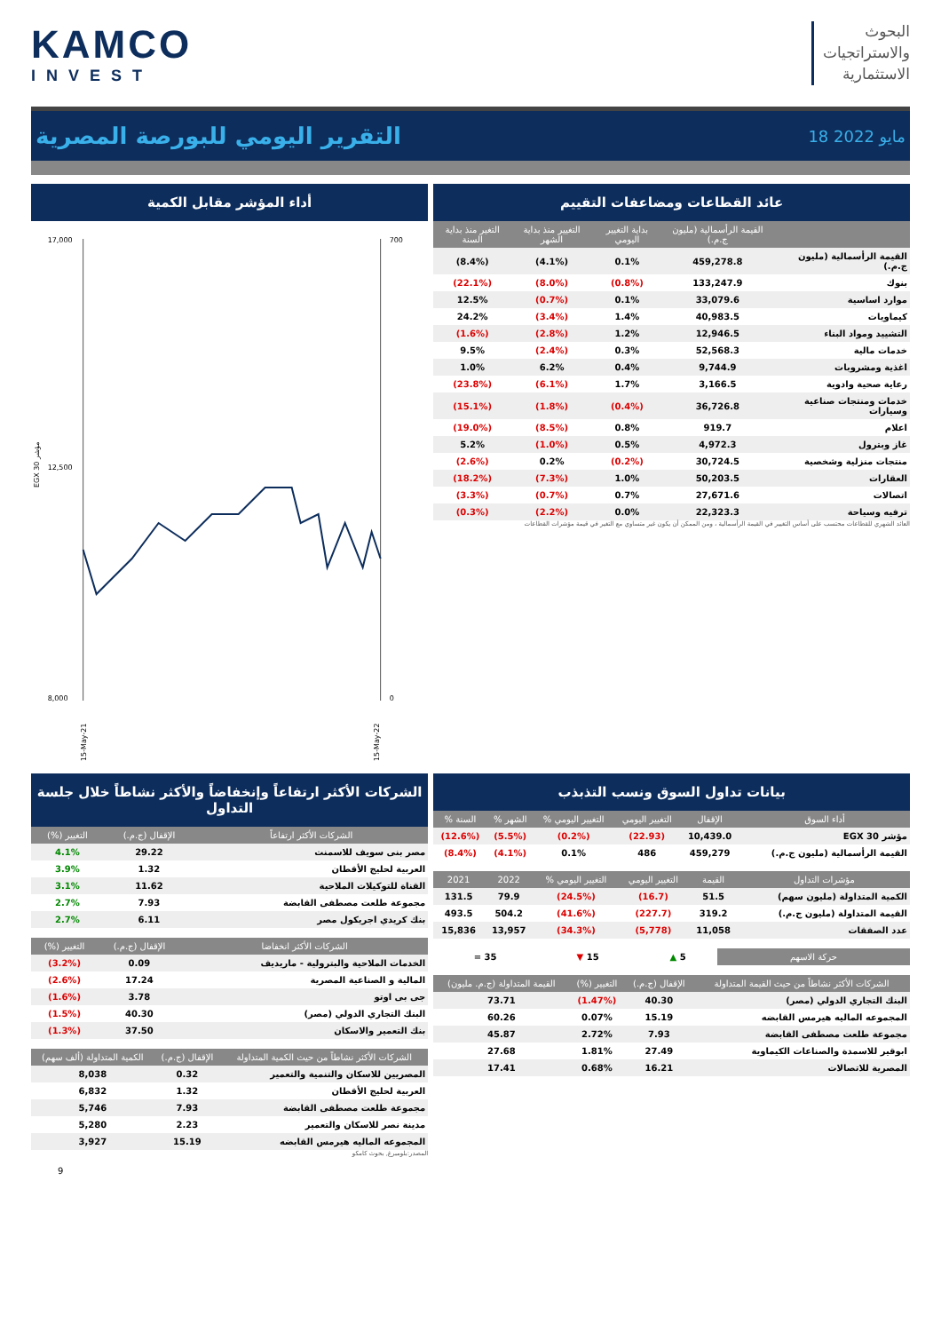KAMCO
INVEST
البحوث
والاستراتجيات
الاستثمارية
التقرير اليومي للبورصة المصرية
18 مايو 2022
عائد القطاعات ومضاعفات التقييم
| | القيمة الرأسمالية (مليون ج.م.) | بداية التغيير اليومي | التغيير منذ بداية الشهر | التغير منذ بداية السنة |
| --- | --- | --- | --- | --- |
| القيمة الرأسمالية (مليون ج.م.) | 459,278.8 | 0.1% | (4.1%) | (8.4%) |
| بنوك | 133,247.9 | (0.8%) | (8.0%) | (22.1%) |
| موارد اساسية | 33,079.6 | 0.1% | (0.7%) | 12.5% |
| كيماويات | 40,983.5 | 1.4% | (3.4%) | 24.2% |
| التشييد ومواد البناء | 12,946.5 | 1.2% | (2.8%) | (1.6%) |
| خدمات مالية | 52,568.3 | 0.3% | (2.4%) | 9.5% |
| اغذية ومشروبات | 9,744.9 | 0.4% | 6.2% | 1.0% |
| رعاية صحية وادوية | 3,166.5 | 1.7% | (6.1%) | (23.8%) |
| خدمات ومنتجات صناعية وسيارات | 36,726.8 | (0.4%) | (1.8%) | (15.1%) |
| اعلام | 919.7 | 0.8% | (8.5%) | (19.0%) |
| غاز وبترول | 4,972.3 | 0.5% | (1.0%) | 5.2% |
| منتجات منزلية وشخصية | 30,724.5 | (0.2%) | 0.2% | (2.6%) |
| العقارات | 50,203.5 | 1.0% | (7.3%) | (18.2%) |
| اتصالات | 27,671.6 | 0.7% | (0.7%) | (3.3%) |
| ترفيه وسياحة | 22,323.3 | 0.0% | (2.2%) | (0.3%) |
العائد الشهري للقطاعات محتسب على أساس التغيير في القيمة الرأسمالية ، ومن الممكن أن يكون غير متساوي مع التغير في قيمة مؤشرات القطاعات
أداء المؤشر مقابل الكمية
EGX 30 مؤشر
17,000
8,000
12,500
700
0
15-May-21
15-May-22
بيانات تداول السوق ونسب التذبذب
| أداء السوق | الإقفال | التغيير اليومي | التغيير اليومي % | الشهر % | السنة % |
| --- | --- | --- | --- | --- | --- |
| مؤشر EGX 30 | 10,439.0 | (22.93) | (0.2%) | (5.5%) | (12.6%) |
| القيمة الرأسمالية (مليون ج.م.) | 459,279 | 486 | 0.1% | (4.1%) | (8.4%) |
| مؤشرات التداول | القيمة | التغيير اليومي | التغيير اليومي % | 2022 | 2021 |
| --- | --- | --- | --- | --- | --- |
| الكمية المتداولة (مليون سهم) | 51.5 | (16.7) | (24.5%) | 79.9 | 131.5 |
| القيمة المتداولة (مليون ج.م.) | 319.2 | (227.7) | (41.6%) | 504.2 | 493.5 |
| عدد الصفقات | 11,058 | (5,778) | (34.3%) | 13,957 | 15,836 |
| حركة الاسهم | 5 ▲ | 15 ▼ | 35 = |
| الشركات الأكثر نشاطاً من حيث القيمة المتداولة | الإقفال (ج.م.) | التغيير (%) | القيمة المتداولة (ج.م. مليون) |
| --- | --- | --- | --- |
| البنك التجاري الدولي (مصر) | 40.30 | (1.47%) | 73.71 |
| المجموعه الماليه هيرمس القابضه | 15.19 | 0.07% | 60.26 |
| مجموعة طلعت مصطفى القابضة | 7.93 | 2.72% | 45.87 |
| ابوقير للاسمدة والصناعات الكيماوية | 27.49 | 1.81% | 27.68 |
| المصرية للاتصالات | 16.21 | 0.68% | 17.41 |
الشركات الأكثر ارتفاعاً وإنخفاضاً والأكثر نشاطاً خلال جلسة التداول
| الشركات الأكثر ارتفاعاً | الإقفال (ج.م.) | التغيير (%) |
| --- | --- | --- |
| مصر بنى سويف للاسمنت | 29.22 | 4.1% |
| العربية لحليج الأقطان | 1.32 | 3.9% |
| القناة للتوكيلات الملاحية | 11.62 | 3.1% |
| مجموعة طلعت مصطفى القابضة | 7.93 | 2.7% |
| بنك كريدي اجريكول مصر | 6.11 | 2.7% |
| الشركات الأكثر انخفاضا | الإقفال (ج.م.) | التغيير (%) |
| --- | --- | --- |
| الخدمات الملاحية والبترولية - ماريديف | 0.09 | (3.2%) |
| المالية و الصناعية المصرية | 17.24 | (2.6%) |
| جى بى اوتو | 3.78 | (1.6%) |
| البنك التجاري الدولي (مصر) | 40.30 | (1.5%) |
| بنك التعمير والاسكان | 37.50 | (1.3%) |
| الشركات الأكثر نشاطاً من حيث الكمية المتداولة | الإقفال (ج.م.) | الكمية المتداولة (ألف سهم) |
| --- | --- | --- |
| المصريين للاسكان والتنمية والتعمير | 0.32 | 8,038 |
| العربية لحليج الأقطان | 1.32 | 6,832 |
| مجموعة طلعت مصطفى القابضة | 7.93 | 5,746 |
| مدينة نصر للاسكان والتعمير | 2.23 | 5,280 |
| المجموعه الماليه هيرمس القابضه | 15.19 | 3,927 |
المصدر:بلومبرغ, بحوث كامكو
9